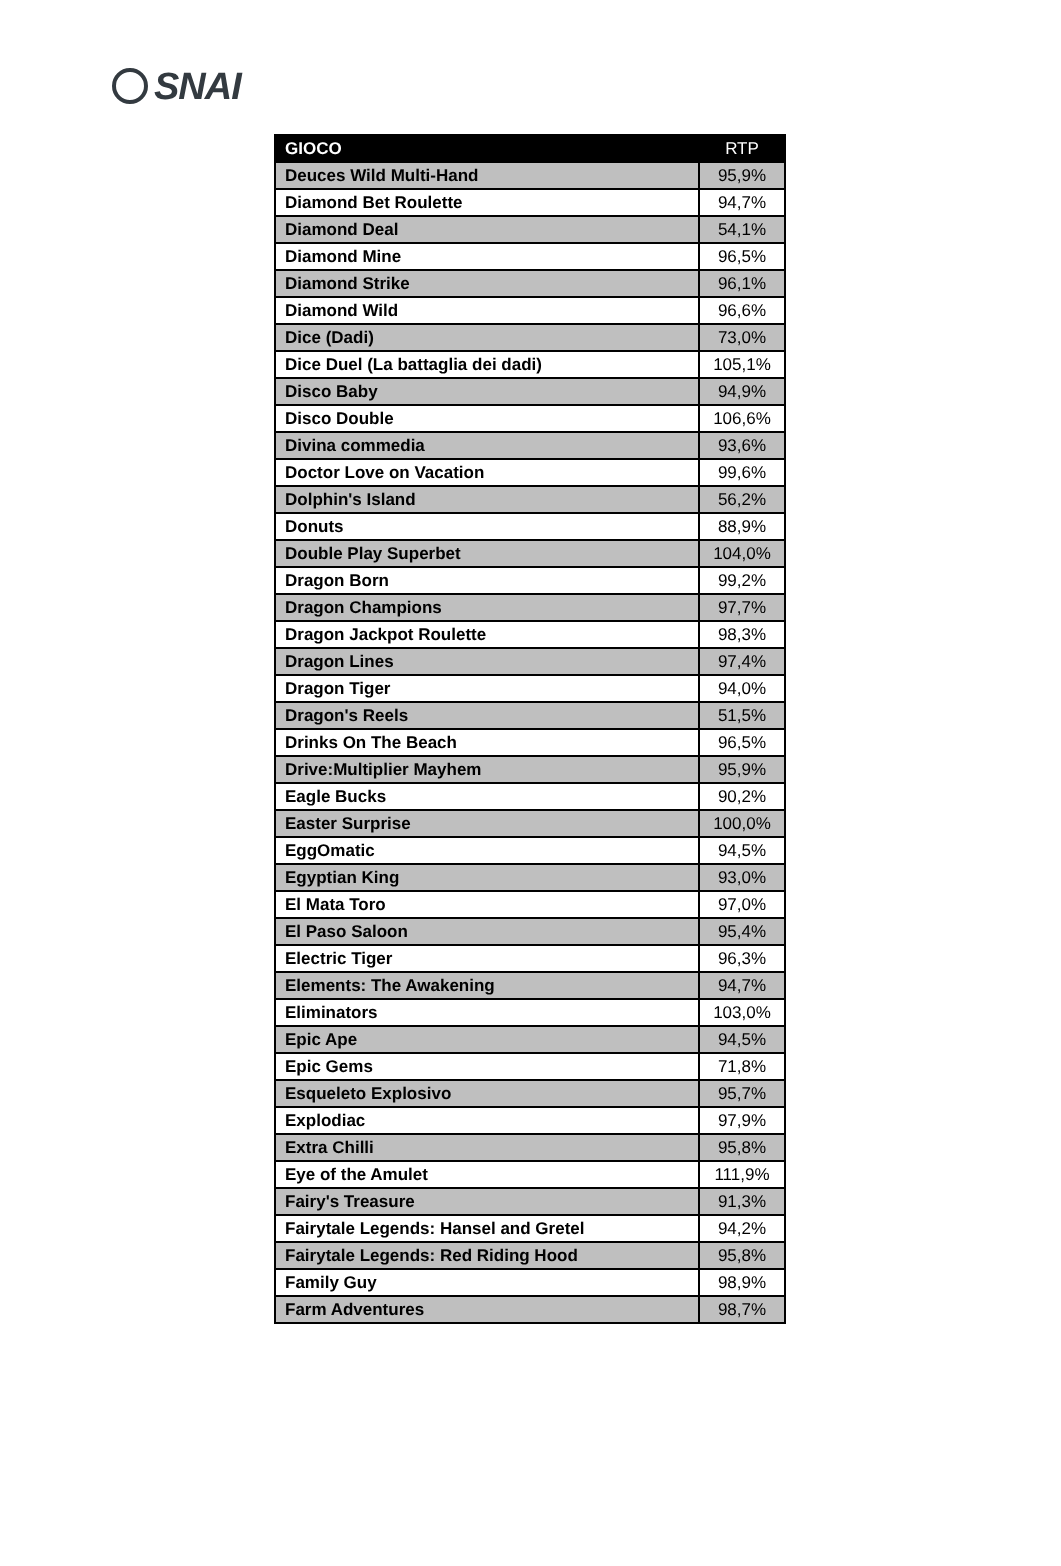SNAI
| GIOCO | RTP |
| --- | --- |
| Deuces Wild Multi-Hand | 95,9% |
| Diamond Bet Roulette | 94,7% |
| Diamond Deal | 54,1% |
| Diamond Mine | 96,5% |
| Diamond Strike | 96,1% |
| Diamond Wild | 96,6% |
| Dice (Dadi) | 73,0% |
| Dice Duel (La battaglia dei dadi) | 105,1% |
| Disco Baby | 94,9% |
| Disco Double | 106,6% |
| Divina commedia | 93,6% |
| Doctor Love on Vacation | 99,6% |
| Dolphin's Island | 56,2% |
| Donuts | 88,9% |
| Double Play Superbet | 104,0% |
| Dragon Born | 99,2% |
| Dragon Champions | 97,7% |
| Dragon Jackpot Roulette | 98,3% |
| Dragon Lines | 97,4% |
| Dragon Tiger | 94,0% |
| Dragon's Reels | 51,5% |
| Drinks On The Beach | 96,5% |
| Drive:Multiplier Mayhem | 95,9% |
| Eagle Bucks | 90,2% |
| Easter Surprise | 100,0% |
| EggOmatic | 94,5% |
| Egyptian King | 93,0% |
| El Mata Toro | 97,0% |
| El Paso Saloon | 95,4% |
| Electric Tiger | 96,3% |
| Elements: The Awakening | 94,7% |
| Eliminators | 103,0% |
| Epic Ape | 94,5% |
| Epic Gems | 71,8% |
| Esqueleto Explosivo | 95,7% |
| Explodiac | 97,9% |
| Extra Chilli | 95,8% |
| Eye of the Amulet | 111,9% |
| Fairy's Treasure | 91,3% |
| Fairytale Legends: Hansel and Gretel | 94,2% |
| Fairytale Legends: Red Riding Hood | 95,8% |
| Family Guy | 98,9% |
| Farm Adventures | 98,7% |